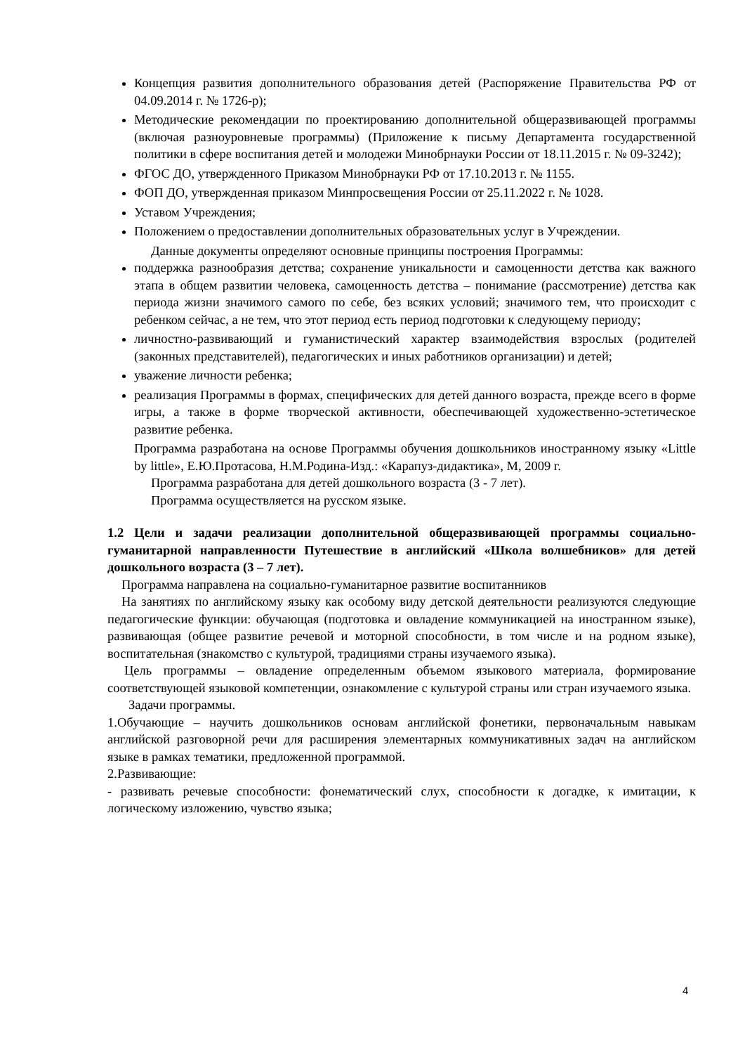Концепция развития дополнительного образования детей (Распоряжение Правительства РФ от 04.09.2014 г. № 1726-р);
Методические рекомендации по проектированию дополнительной общеразвивающей программы (включая разноуровневые программы) (Приложение к письму Департамента государственной политики в сфере воспитания детей и молодежи Минобрнауки России от 18.11.2015 г. № 09-3242);
ФГОС ДО, утвержденного Приказом Минобрнауки РФ от 17.10.2013 г. № 1155.
ФОП ДО, утвержденная приказом Минпросвещения России от 25.11.2022 г. № 1028.
Уставом Учреждения;
Положением о предоставлении дополнительных образовательных услуг в Учреждении.
Данные документы определяют основные принципы построения Программы:
поддержка разнообразия детства; сохранение уникальности и самоценности детства как важного этапа в общем развитии человека, самоценность детства – понимание (рассмотрение) детства как периода жизни значимого самого по себе, без всяких условий; значимого тем, что происходит с ребенком сейчас, а не тем, что этот период есть период подготовки к следующему периоду;
личностно-развивающий и гуманистический характер взаимодействия взрослых (родителей (законных представителей), педагогических и иных работников организации) и детей;
уважение личности ребенка;
реализация Программы в формах, специфических для детей данного возраста, прежде всего в форме игры, а также в форме творческой активности, обеспечивающей художественно-эстетическое развитие ребенка.
Программа разработана на основе Программы обучения дошкольников иностранному языку «Little by little», Е.Ю.Протасова, Н.М.Родина-Изд.: «Карапуз-дидактика», М, 2009 г.
Программа разработана для детей дошкольного возраста (3 - 7 лет).
Программа осуществляется на русском языке.
1.2 Цели и задачи реализации дополнительной общеразвивающей программы социально-гуманитарной направленности Путешествие в английский «Школа волшебников» для детей дошкольного возраста (3 – 7 лет).
Программа направлена на социально-гуманитарное развитие воспитанников
На занятиях по английскому языку как особому виду детской деятельности реализуются следующие педагогические функции: обучающая (подготовка и овладение коммуникацией на иностранном языке), развивающая (общее развитие речевой и моторной способности, в том числе и на родном языке), воспитательная (знакомство с культурой, традициями страны изучаемого языка).
Цель программы – овладение определенным объемом языкового материала, формирование соответствующей языковой компетенции, ознакомление с культурой страны или стран изучаемого языка.
Задачи программы.
1.Обучающие – научить дошкольников основам английской фонетики, первоначальным навыкам английской разговорной речи для расширения элементарных коммуникативных задач на английском языке в рамках тематики, предложенной программой.
2.Развивающие:
- развивать речевые способности: фонематический слух, способности к догадке, к имитации, к логическому изложению, чувство языка;
4